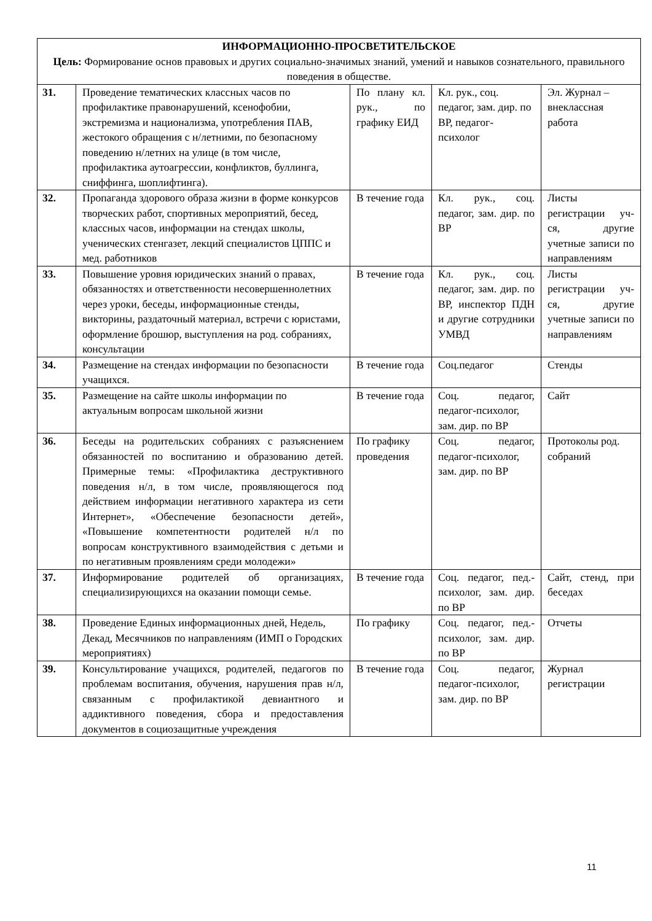| ИНФОРМАЦИОННО-ПРОСВЕТИТЕЛЬСКОЕ Цель: Формирование основ правовых и других социально-значимых знаний, умений и навыков сознательного, правильного поведения в обществе. | | | | |
| 31. | Проведение тематических классных часов по профилактике правонарушений, ксенофобии, экстремизма и национализма, употребления ПАВ, жестокого обращения с н/летними, по безопасному поведению н/летних на улице (в том числе, профилактика аутоагрессии, конфликтов, буллинга, сниффинга, шоплифтинга). | По плану кл. рук., по графику ЕИД | Кл. рук., соц. педагог, зам. дир. по ВР, педагог-психолог | Эл. Журнал – внеклассная работа |
| 32. | Пропаганда здорового образа жизни в форме конкурсов творческих работ, спортивных мероприятий, бесед, классных часов, информации на стендах школы, ученических стенгазет, лекций специалистов ЦППС и мед. работников | В течение года | Кл. рук., соц. педагог, зам. дир. по ВР | Листы регистрации уч-ся, другие учетные записи по направлениям |
| 33. | Повышение уровня юридических знаний о правах, обязанностях и ответственности несовершеннолетних через уроки, беседы, информационные стенды, викторины, раздаточный материал, встречи с юристами, оформление брошюр, выступления на род. собраниях, консультации | В течение года | Кл. рук., соц. педагог, зам. дир. по ВР, инспектор ПДН и другие сотрудники УМВД | Листы регистрации уч-ся, другие учетные записи по направлениям |
| 34. | Размещение на стендах информации по безопасности учащихся. | В течение года | Соц.педагог | Стенды |
| 35. | Размещение на сайте школы информации по актуальным вопросам школьной жизни | В течение года | Соц. педагог, педагог-психолог, зам. дир. по ВР | Сайт |
| 36. | Беседы на родительских собраниях с разъяснением обязанностей по воспитанию и образованию детей. Примерные темы: «Профилактика деструктивного поведения н/л, в том числе, проявляющегося под действием информации негативного характера из сети Интернет», «Обеспечение безопасности детей», «Повышение компетентности родителей н/л по вопросам конструктивного взаимодействия с детьми и по негативным проявлениям среди молодежи» | По графику проведения | Соц. педагог, педагог-психолог, зам. дир. по ВР | Протоколы род. собраний |
| 37. | Информирование родителей об организациях, специализирующихся на оказании помощи семье. | В течение года | Соц. педагог, пед.-психолог, зам. дир. по ВР | Сайт, стенд, при беседах |
| 38. | Проведение Единых информационных дней, Недель, Декад, Месячников по направлениям (ИМП о Городских мероприятиях) | По графику | Соц. педагог, пед.-психолог, зам. дир. по ВР | Отчеты |
| 39. | Консультирование учащихся, родителей, педагогов по проблемам воспитания, обучения, нарушения прав н/л, связанным с профилактикой девиантного и аддиктивного поведения, сбора и предоставления документов в социозащитные учреждения | В течение года | Соц. педагог, педагог-психолог, зам. дир. по ВР | Журнал регистрации |
11